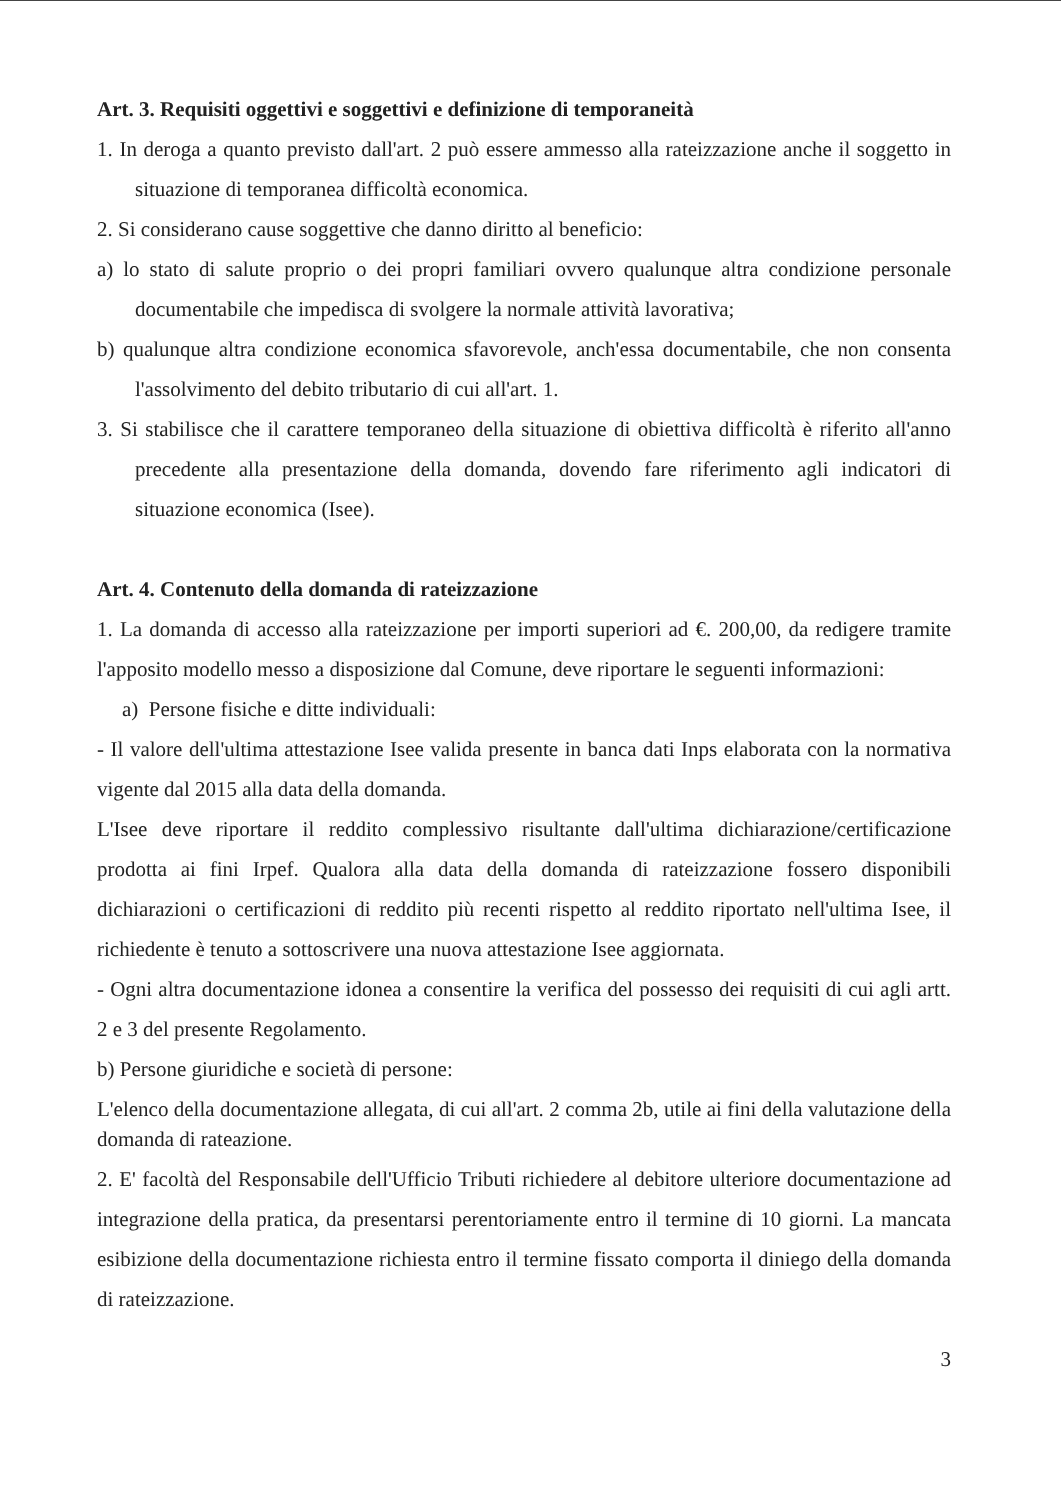Art. 3. Requisiti oggettivi e soggettivi e definizione di temporaneità
1. In deroga a quanto previsto dall'art. 2 può essere ammesso alla rateizzazione anche il soggetto in situazione di temporanea difficoltà economica.
2. Si considerano cause soggettive che danno diritto al beneficio:
a) lo stato di salute proprio o dei propri familiari ovvero qualunque altra condizione personale documentabile che impedisca di svolgere la normale attività lavorativa;
b) qualunque altra condizione economica sfavorevole, anch'essa documentabile, che non consenta l'assolvimento del debito tributario di cui all'art. 1.
3. Si stabilisce che il carattere temporaneo della situazione di obiettiva difficoltà è riferito all'anno precedente alla presentazione della domanda, dovendo fare riferimento agli indicatori di situazione economica (Isee).
Art. 4. Contenuto della domanda di rateizzazione
1. La domanda di accesso alla rateizzazione per importi superiori ad €. 200,00, da redigere tramite l'apposito modello messo a disposizione dal Comune, deve riportare le seguenti informazioni:
a) Persone fisiche e ditte individuali:
- Il valore dell'ultima attestazione Isee valida presente in banca dati Inps elaborata con la normativa vigente dal 2015 alla data della domanda.
L'Isee deve riportare il reddito complessivo risultante dall'ultima dichiarazione/certificazione prodotta ai fini Irpef. Qualora alla data della domanda di rateizzazione fossero disponibili dichiarazioni o certificazioni di reddito più recenti rispetto al reddito riportato nell'ultima Isee, il richiedente è tenuto a sottoscrivere una nuova attestazione Isee aggiornata.
- Ogni altra documentazione idonea a consentire la verifica del possesso dei requisiti di cui agli artt. 2 e 3 del presente Regolamento.
b) Persone giuridiche e società di persone:
L'elenco della documentazione allegata, di cui all'art. 2 comma 2b, utile ai fini della valutazione della domanda di rateazione.
2. E' facoltà del Responsabile dell'Ufficio Tributi richiedere al debitore ulteriore documentazione ad integrazione della pratica, da presentarsi perentoriamente entro il termine di 10 giorni. La mancata esibizione della documentazione richiesta entro il termine fissato comporta il diniego della domanda di rateizzazione.
3